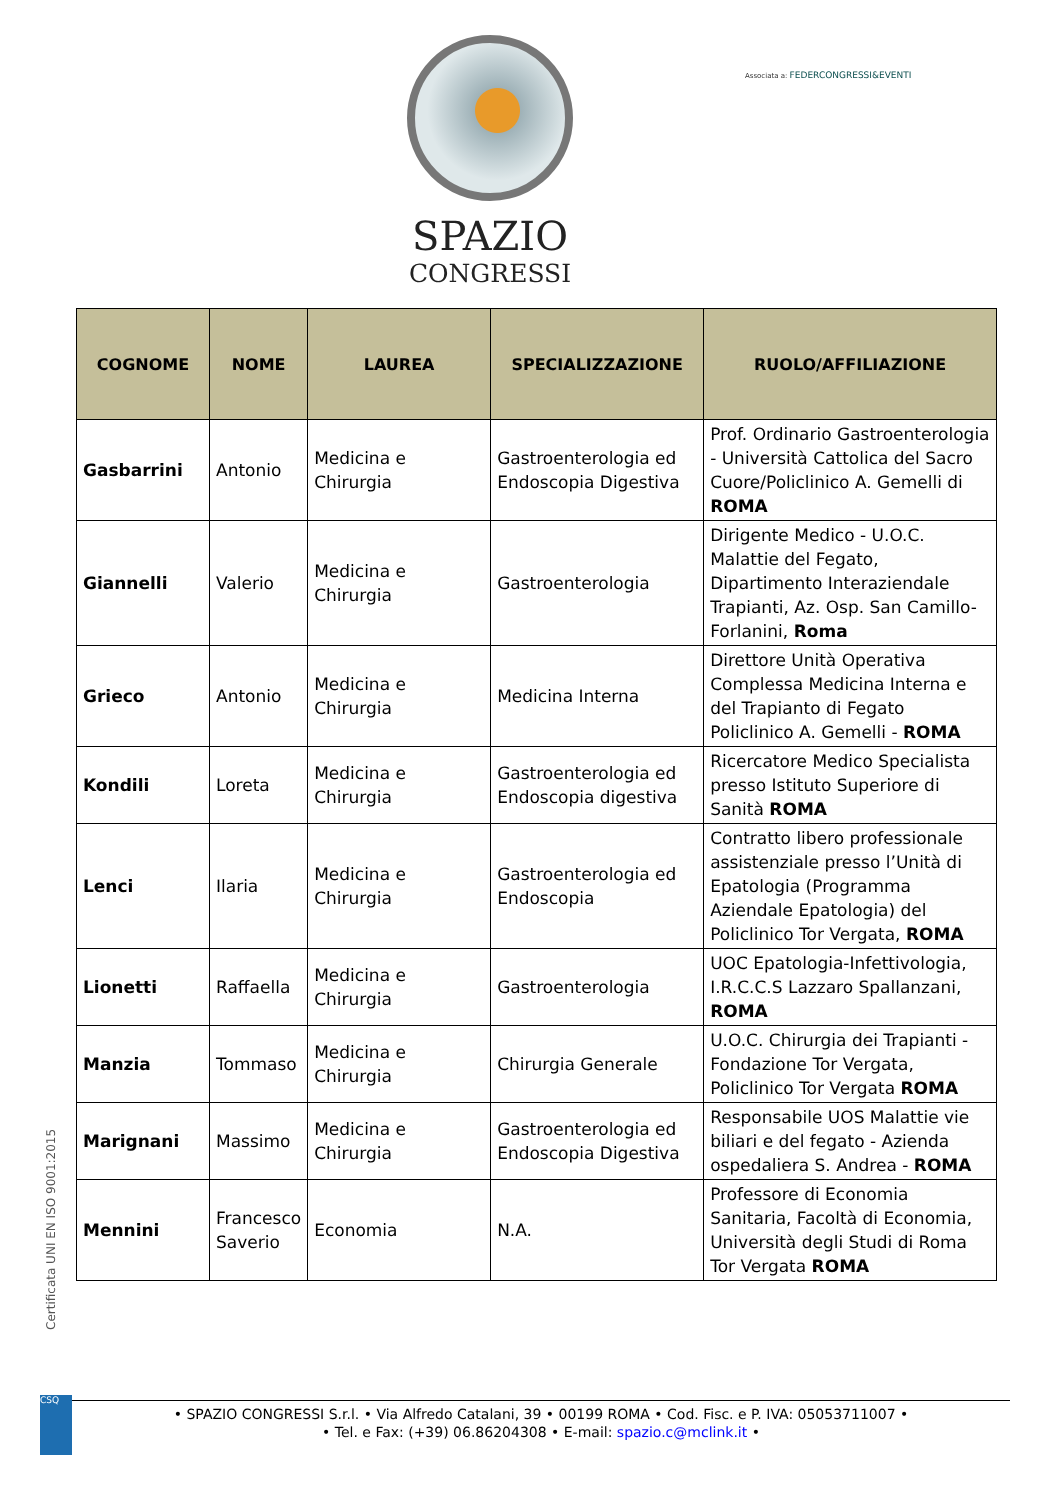SPAZIO
CONGRESSI
Associata a: FEDERCONGRESSI&EVENTI
| COGNOME | NOME | LAUREA | SPECIALIZZAZIONE | RUOLO/AFFILIAZIONE |
| --- | --- | --- | --- | --- |
| Gasbarrini | Antonio | Medicina e Chirurgia | Gastroenterologia ed Endoscopia Digestiva | Prof. Ordinario Gastroenterologia - Università Cattolica del Sacro Cuore/Policlinico A. Gemelli di ROMA |
| Giannelli | Valerio | Medicina e Chirurgia | Gastroenterologia | Dirigente Medico - U.O.C. Malattie del Fegato, Dipartimento Interaziendale Trapianti, Az. Osp. San Camillo-Forlanini, Roma |
| Grieco | Antonio | Medicina e Chirurgia | Medicina Interna | Direttore Unità Operativa Complessa Medicina Interna e del Trapianto di Fegato Policlinico A. Gemelli - ROMA |
| Kondili | Loreta | Medicina e Chirurgia | Gastroenterologia ed Endoscopia digestiva | Ricercatore Medico Specialista presso Istituto Superiore di Sanità ROMA |
| Lenci | Ilaria | Medicina e Chirurgia | Gastroenterologia ed Endoscopia | Contratto libero professionale assistenziale presso l’Unità di Epatologia (Programma Aziendale Epatologia) del Policlinico Tor Vergata, ROMA |
| Lionetti | Raffaella | Medicina e Chirurgia | Gastroenterologia | UOC Epatologia-Infettivologia, I.R.C.C.S Lazzaro Spallanzani, ROMA |
| Manzia | Tommaso | Medicina e Chirurgia | Chirurgia Generale | U.O.C. Chirurgia dei Trapianti - Fondazione Tor Vergata, Policlinico Tor Vergata ROMA |
| Marignani | Massimo | Medicina e Chirurgia | Gastroenterologia ed Endoscopia Digestiva | Responsabile UOS Malattie vie biliari e del fegato - Azienda ospedaliera S. Andrea - ROMA |
| Mennini | Francesco Saverio | Economia | N.A. | Professore di Economia Sanitaria, Facoltà di Economia, Università degli Studi di Roma Tor Vergata ROMA |
Certificata UNI EN ISO 9001:2015
CSQ
• SPAZIO CONGRESSI S.r.l. • Via Alfredo Catalani, 39 • 00199 ROMA • Cod. Fisc. e P. IVA: 05053711007 •
• Tel. e Fax: (+39) 06.86204308 • E-mail: spazio.c@mclink.it •